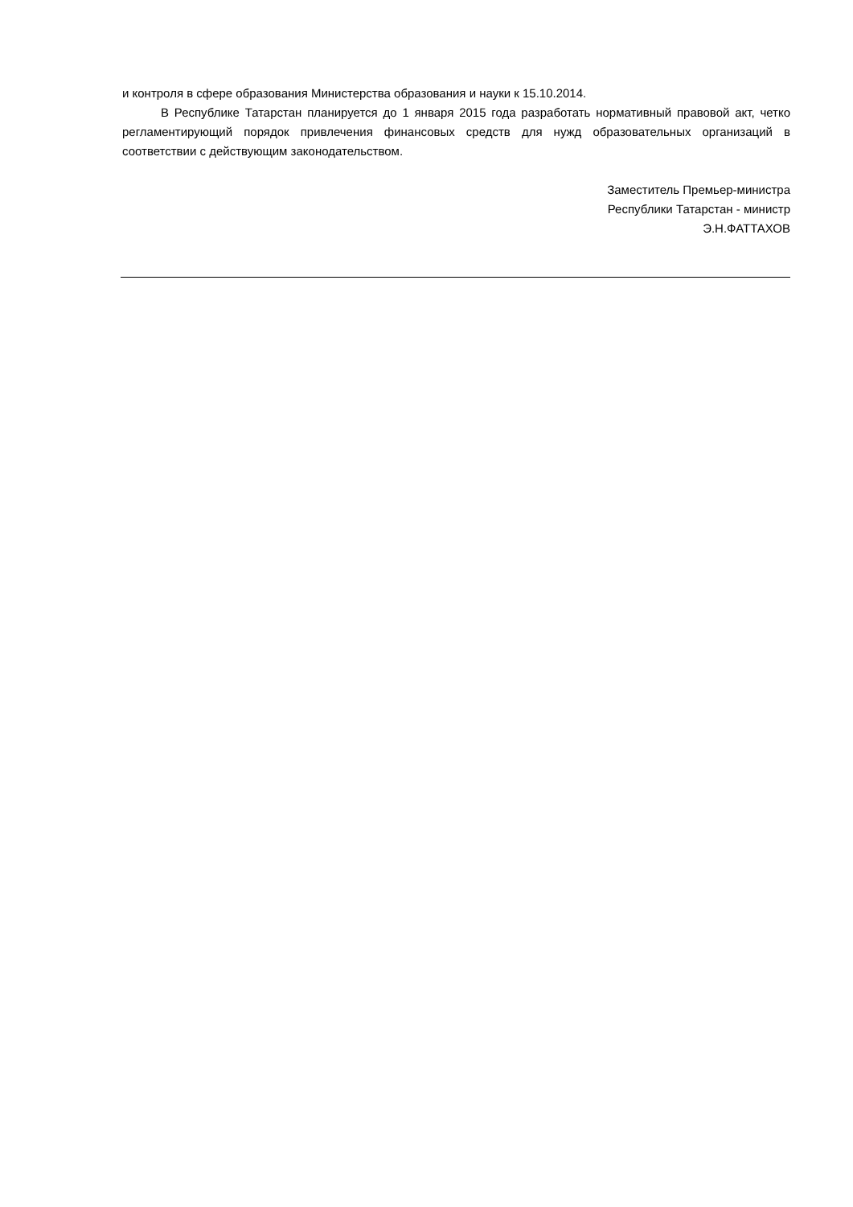и контроля в сфере образования Министерства образования и науки к 15.10.2014.
В Республике Татарстан планируется до 1 января 2015 года разработать нормативный правовой акт, четко регламентирующий порядок привлечения финансовых средств для нужд образовательных организаций в соответствии с действующим законодательством.
Заместитель Премьер-министра
Республики Татарстан - министр
Э.Н.ФАТТАХОВ